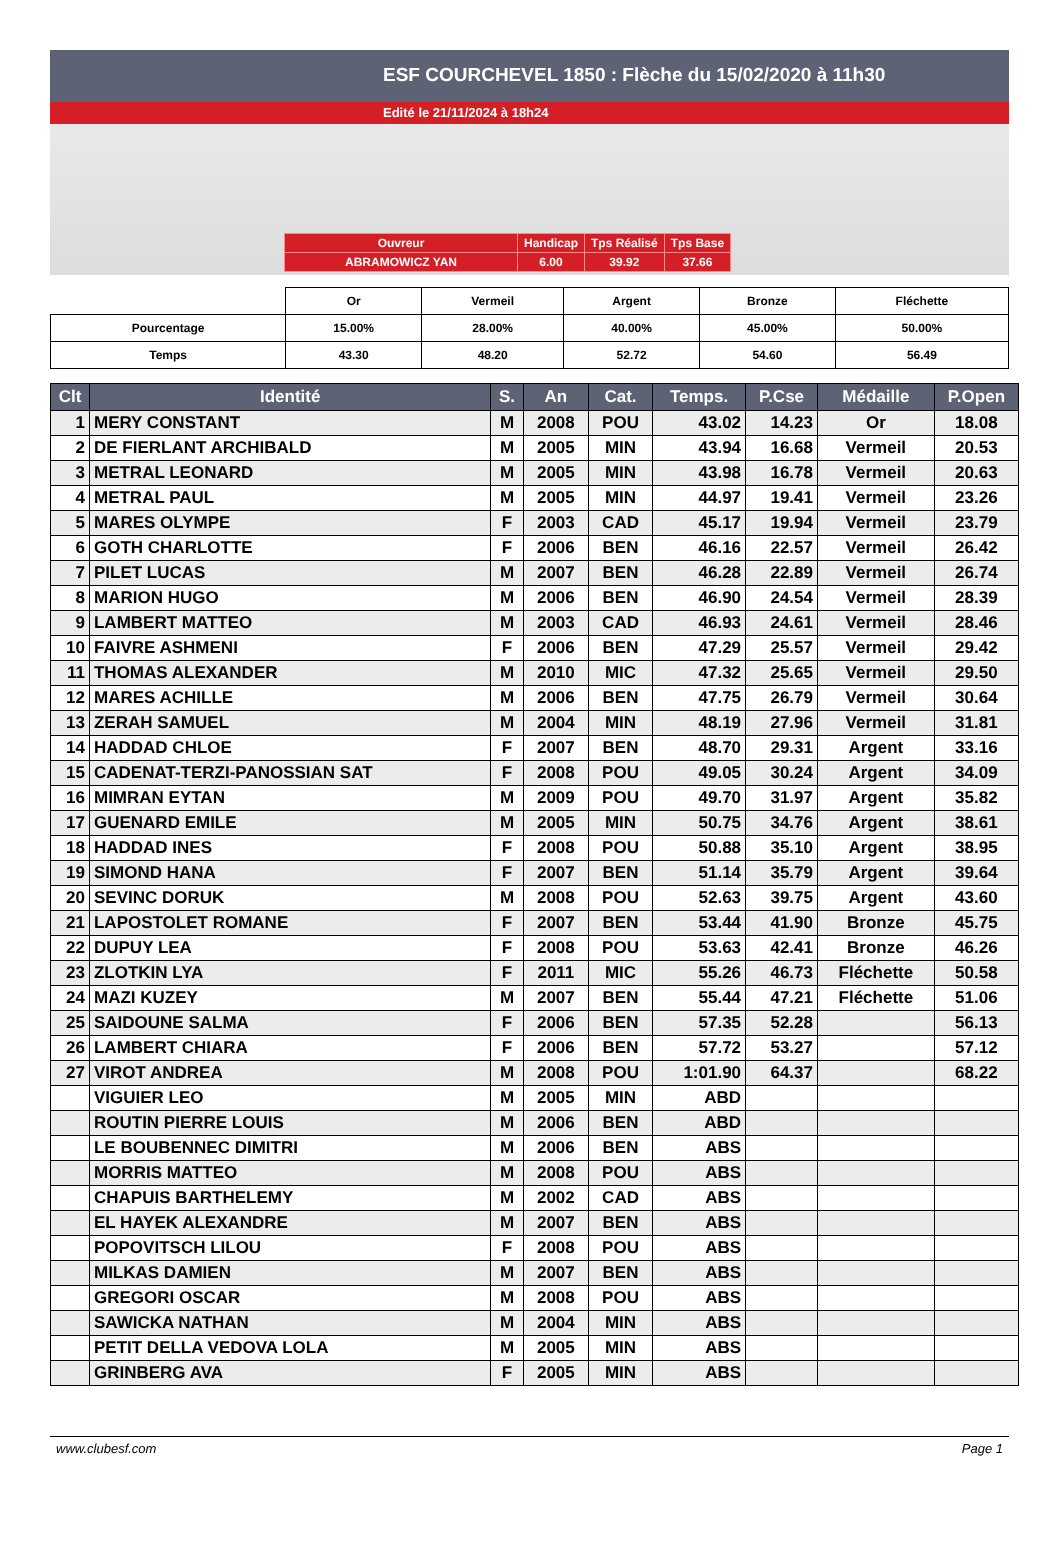ESF COURCHEVEL 1850 : Flèche du 15/02/2020 à 11h30
Edité le 21/11/2024 à 18h24
| Ouvreur | Handicap | Tps Réalisé | Tps Base |
| ABRAMOWICZ YAN | 6.00 | 39.92 | 37.66 |
| | Or | Vermeil | Argent | Bronze | Fléchette |
| Pourcentage | 15.00% | 28.00% | 40.00% | 45.00% | 50.00% |
| Temps | 43.30 | 48.20 | 52.72 | 54.60 | 56.49 |
| Clt | Identité | S. | An | Cat. | Temps. | P.Cse | Médaille | P.Open |
| --- | --- | --- | --- | --- | --- | --- | --- | --- |
| 1 | MERY CONSTANT | M | 2008 | POU | 43.02 | 14.23 | Or | 18.08 |
| 2 | DE FIERLANT ARCHIBALD | M | 2005 | MIN | 43.94 | 16.68 | Vermeil | 20.53 |
| 3 | METRAL LEONARD | M | 2005 | MIN | 43.98 | 16.78 | Vermeil | 20.63 |
| 4 | METRAL PAUL | M | 2005 | MIN | 44.97 | 19.41 | Vermeil | 23.26 |
| 5 | MARES OLYMPE | F | 2003 | CAD | 45.17 | 19.94 | Vermeil | 23.79 |
| 6 | GOTH CHARLOTTE | F | 2006 | BEN | 46.16 | 22.57 | Vermeil | 26.42 |
| 7 | PILET LUCAS | M | 2007 | BEN | 46.28 | 22.89 | Vermeil | 26.74 |
| 8 | MARION HUGO | M | 2006 | BEN | 46.90 | 24.54 | Vermeil | 28.39 |
| 9 | LAMBERT MATTEO | M | 2003 | CAD | 46.93 | 24.61 | Vermeil | 28.46 |
| 10 | FAIVRE ASHMENI | F | 2006 | BEN | 47.29 | 25.57 | Vermeil | 29.42 |
| 11 | THOMAS ALEXANDER | M | 2010 | MIC | 47.32 | 25.65 | Vermeil | 29.50 |
| 12 | MARES ACHILLE | M | 2006 | BEN | 47.75 | 26.79 | Vermeil | 30.64 |
| 13 | ZERAH SAMUEL | M | 2004 | MIN | 48.19 | 27.96 | Vermeil | 31.81 |
| 14 | HADDAD CHLOE | F | 2007 | BEN | 48.70 | 29.31 | Argent | 33.16 |
| 15 | CADENAT-TERZI-PANOSSIAN SAT | F | 2008 | POU | 49.05 | 30.24 | Argent | 34.09 |
| 16 | MIMRAN EYTAN | M | 2009 | POU | 49.70 | 31.97 | Argent | 35.82 |
| 17 | GUENARD EMILE | M | 2005 | MIN | 50.75 | 34.76 | Argent | 38.61 |
| 18 | HADDAD INES | F | 2008 | POU | 50.88 | 35.10 | Argent | 38.95 |
| 19 | SIMOND HANA | F | 2007 | BEN | 51.14 | 35.79 | Argent | 39.64 |
| 20 | SEVINC DORUK | M | 2008 | POU | 52.63 | 39.75 | Argent | 43.60 |
| 21 | LAPOSTOLET ROMANE | F | 2007 | BEN | 53.44 | 41.90 | Bronze | 45.75 |
| 22 | DUPUY LEA | F | 2008 | POU | 53.63 | 42.41 | Bronze | 46.26 |
| 23 | ZLOTKIN LYA | F | 2011 | MIC | 55.26 | 46.73 | Fléchette | 50.58 |
| 24 | MAZI KUZEY | M | 2007 | BEN | 55.44 | 47.21 | Fléchette | 51.06 |
| 25 | SAIDOUNE SALMA | F | 2006 | BEN | 57.35 | 52.28 | | 56.13 |
| 26 | LAMBERT CHIARA | F | 2006 | BEN | 57.72 | 53.27 | | 57.12 |
| 27 | VIROT ANDREA | M | 2008 | POU | 1:01.90 | 64.37 | | 68.22 |
| | VIGUIER LEO | M | 2005 | MIN | ABD | | | |
| | ROUTIN PIERRE LOUIS | M | 2006 | BEN | ABD | | | |
| | LE BOUBENNEC DIMITRI | M | 2006 | BEN | ABS | | | |
| | MORRIS MATTEO | M | 2008 | POU | ABS | | | |
| | CHAPUIS BARTHELEMY | M | 2002 | CAD | ABS | | | |
| | EL HAYEK ALEXANDRE | M | 2007 | BEN | ABS | | | |
| | POPOVITSCH LILOU | F | 2008 | POU | ABS | | | |
| | MILKAS DAMIEN | M | 2007 | BEN | ABS | | | |
| | GREGORI OSCAR | M | 2008 | POU | ABS | | | |
| | SAWICKA NATHAN | M | 2004 | MIN | ABS | | | |
| | PETIT DELLA VEDOVA LOLA | M | 2005 | MIN | ABS | | | |
| | GRINBERG AVA | F | 2005 | MIN | ABS | | | |
www.clubesf.com Page 1